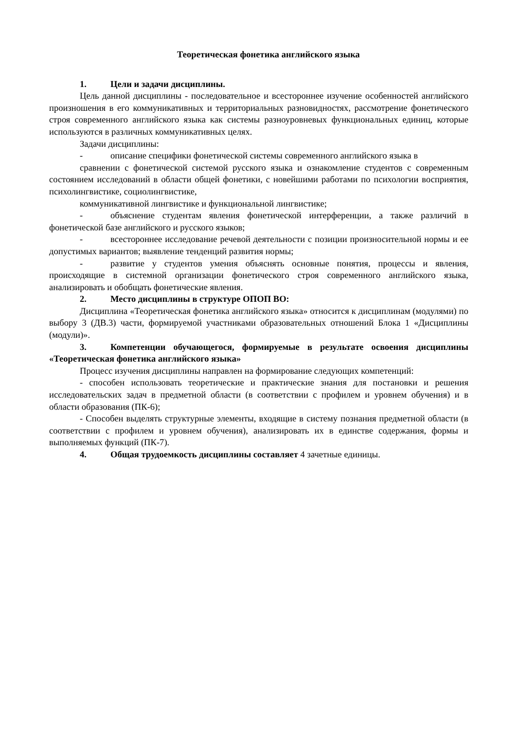Теоретическая фонетика английского языка
1. Цели и задачи дисциплины.
Цель данной дисциплины - последовательное и всестороннее изучение особенностей английского произношения в его коммуникативных и территориальных разновидностях, рассмотрение фонетического строя современного английского языка как системы разноуровневых функциональных единиц, которые используются в различных коммуникативных целях.
Задачи дисциплины:
- описание специфики фонетической системы современного английского языка в
сравнении с фонетической системой русского языка и ознакомление студентов с современным состоянием исследований в области общей фонетики, с новейшими работами по психологии восприятия, психолингвистике, социолингвистике,
коммуникативной лингвистике и функциональной лингвистике;
- объяснение студентам явления фонетической интерференции, а также различий в фонетической базе английского и русского языков;
- всестороннее исследование речевой деятельности с позиции произносительной нормы и ее допустимых вариантов; выявление тенденций развития нормы;
- развитие у студентов умения объяснять основные понятия, процессы и явления, происходящие в системной организации фонетического строя современного английского языка, анализировать и обобщать фонетические явления.
2. Место дисциплины в структуре ОПОП ВО:
Дисциплина «Теоретическая фонетика английского языка» относится к дисциплинам (модулями) по выбору 3 (ДВ.3) части, формируемой участниками образовательных отношений Блока 1 «Дисциплины (модули)».
3. Компетенции обучающегося, формируемые в результате освоения дисциплины «Теоретическая фонетика английского языка»
Процесс изучения дисциплины направлен на формирование следующих компетенций:
- способен использовать теоретические и практические знания для постановки и решения исследовательских задач в предметной области (в соответствии с профилем и уровнем обучения) и в области образования (ПК-6);
- Способен выделять структурные элементы, входящие в систему познания предметной области (в соответствии с профилем и уровнем обучения), анализировать их в единстве содержания, формы и выполняемых функций (ПК-7).
4. Общая трудоемкость дисциплины составляет 4 зачетные единицы.